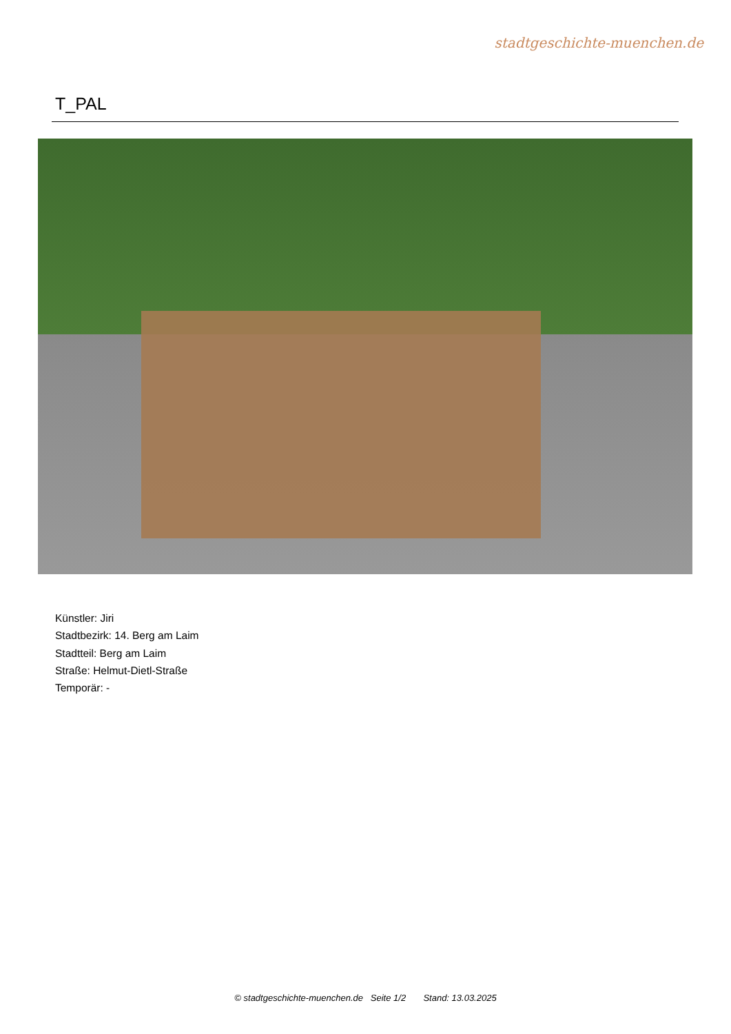stadtgeschichte-muenchen.de
T_PAL
Künstler: Jiri
Stadtbezirk: 14. Berg am Laim
Stadtteil: Berg am Laim
Straße: Helmut-Dietl-Straße
Temporär: -
© stadtgeschichte-muenchen.de Seite 1/2 Stand: 13.03.2025